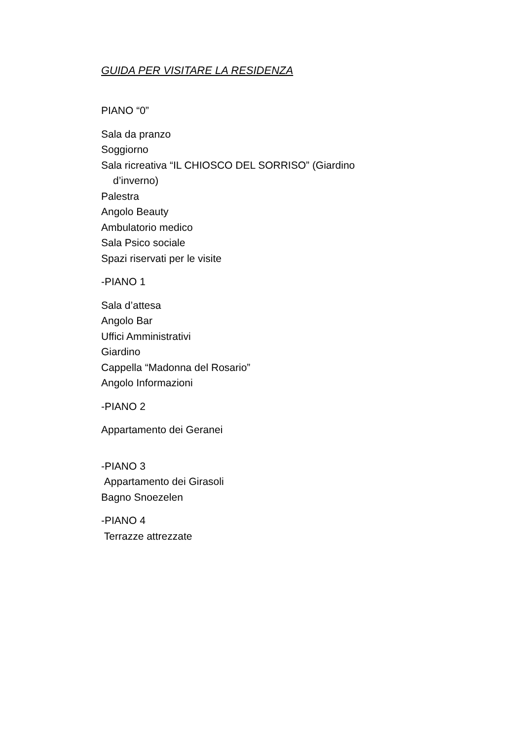GUIDA PER VISITARE LA RESIDENZA
PIANO “0”
Sala da pranzo
Soggiorno
Sala ricreativa “IL CHIOSCO DEL SORRISO” (Giardino
d’inverno)
Palestra
Angolo Beauty
Ambulatorio medico
Sala Psico sociale
Spazi riservati per le visite
-PIANO 1
Sala d’attesa
Angolo Bar
Uffici Amministrativi
Giardino
Cappella “Madonna del Rosario”
Angolo Informazioni
-PIANO 2
Appartamento dei Geranei
-PIANO 3
Appartamento dei Girasoli
Bagno Snoezelen
-PIANO 4
Terrazze attrezzate